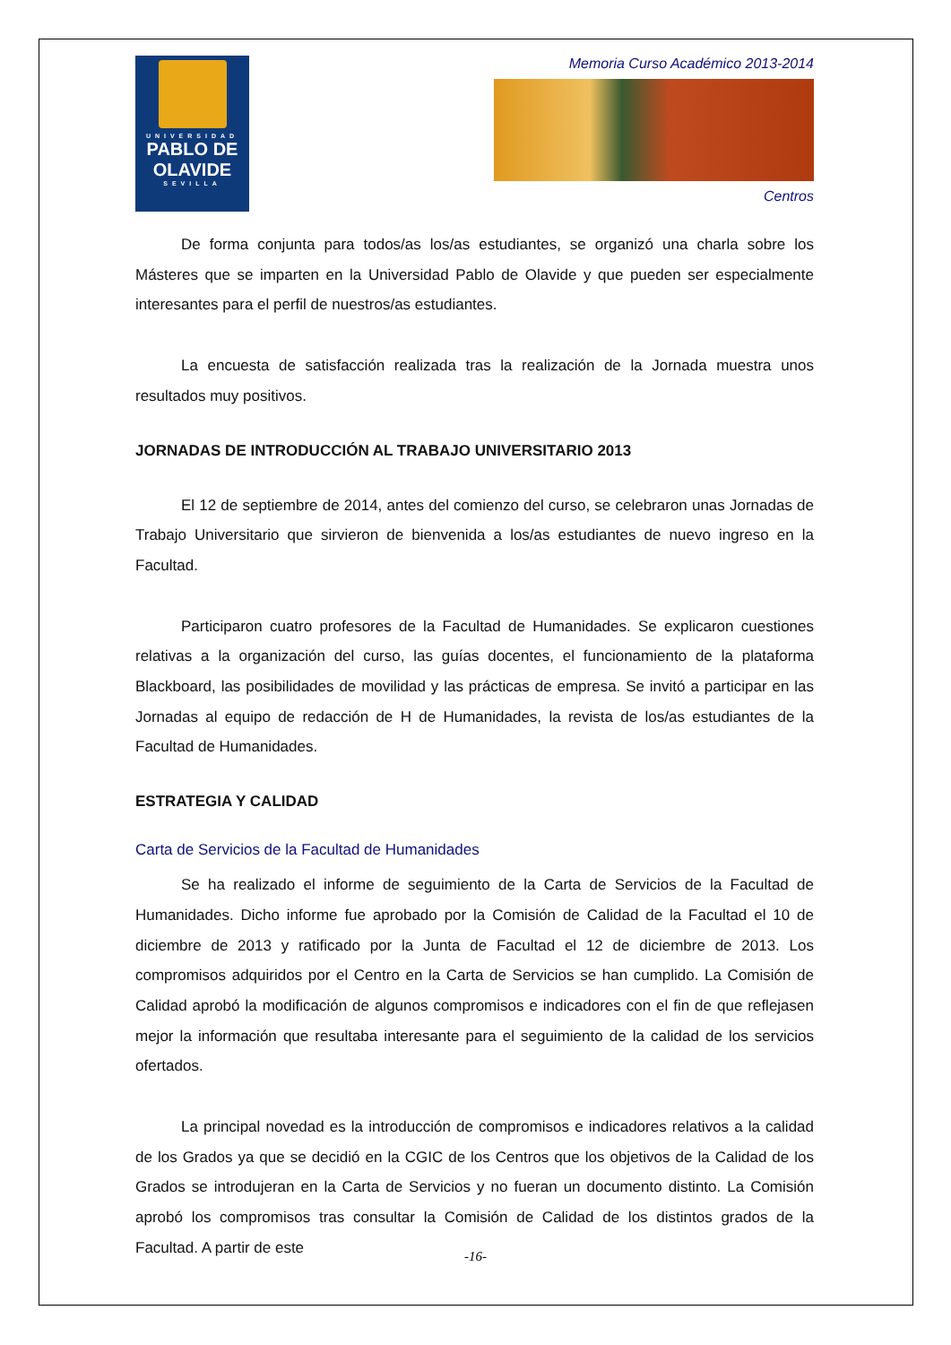UNIVERSIDAD
PABLO DE
OLAVIDE
SEVILLA
Memoria Curso Académico 2013-2014
Centros
De forma conjunta para todos/as los/as estudiantes, se organizó una charla sobre los Másteres que se imparten en la Universidad Pablo de Olavide y que pueden ser especialmente interesantes para el perfil de nuestros/as estudiantes.
La encuesta de satisfacción realizada tras la realización de la Jornada muestra unos resultados muy positivos.
JORNADAS DE INTRODUCCIÓN AL TRABAJO UNIVERSITARIO 2013
El 12 de septiembre de 2014, antes del comienzo del curso, se celebraron unas Jornadas de Trabajo Universitario que sirvieron de bienvenida a los/as estudiantes de nuevo ingreso en la Facultad.
Participaron cuatro profesores de la Facultad de Humanidades. Se explicaron cuestiones relativas a la organización del curso, las guías docentes, el funcionamiento de la plataforma Blackboard, las posibilidades de movilidad y las prácticas de empresa. Se invitó a participar en las Jornadas al equipo de redacción de H de Humanidades, la revista de los/as estudiantes de la Facultad de Humanidades.
ESTRATEGIA Y CALIDAD
Carta de Servicios de la Facultad de Humanidades
Se ha realizado el informe de seguimiento de la Carta de Servicios de la Facultad de Humanidades. Dicho informe fue aprobado por la Comisión de Calidad de la Facultad el 10 de diciembre de 2013 y ratificado por la Junta de Facultad el 12 de diciembre de 2013. Los compromisos adquiridos por el Centro en la Carta de Servicios se han cumplido. La Comisión de Calidad aprobó la modificación de algunos compromisos e indicadores con el fin de que reflejasen mejor la información que resultaba interesante para el seguimiento de la calidad de los servicios ofertados.
La principal novedad es la introducción de compromisos e indicadores relativos a la calidad de los Grados ya que se decidió en la CGIC de los Centros que los objetivos de la Calidad de los Grados se introdujeran en la Carta de Servicios y no fueran un documento distinto. La Comisión aprobó los compromisos tras consultar la Comisión de Calidad de los distintos grados de la Facultad. A partir de este
-16-